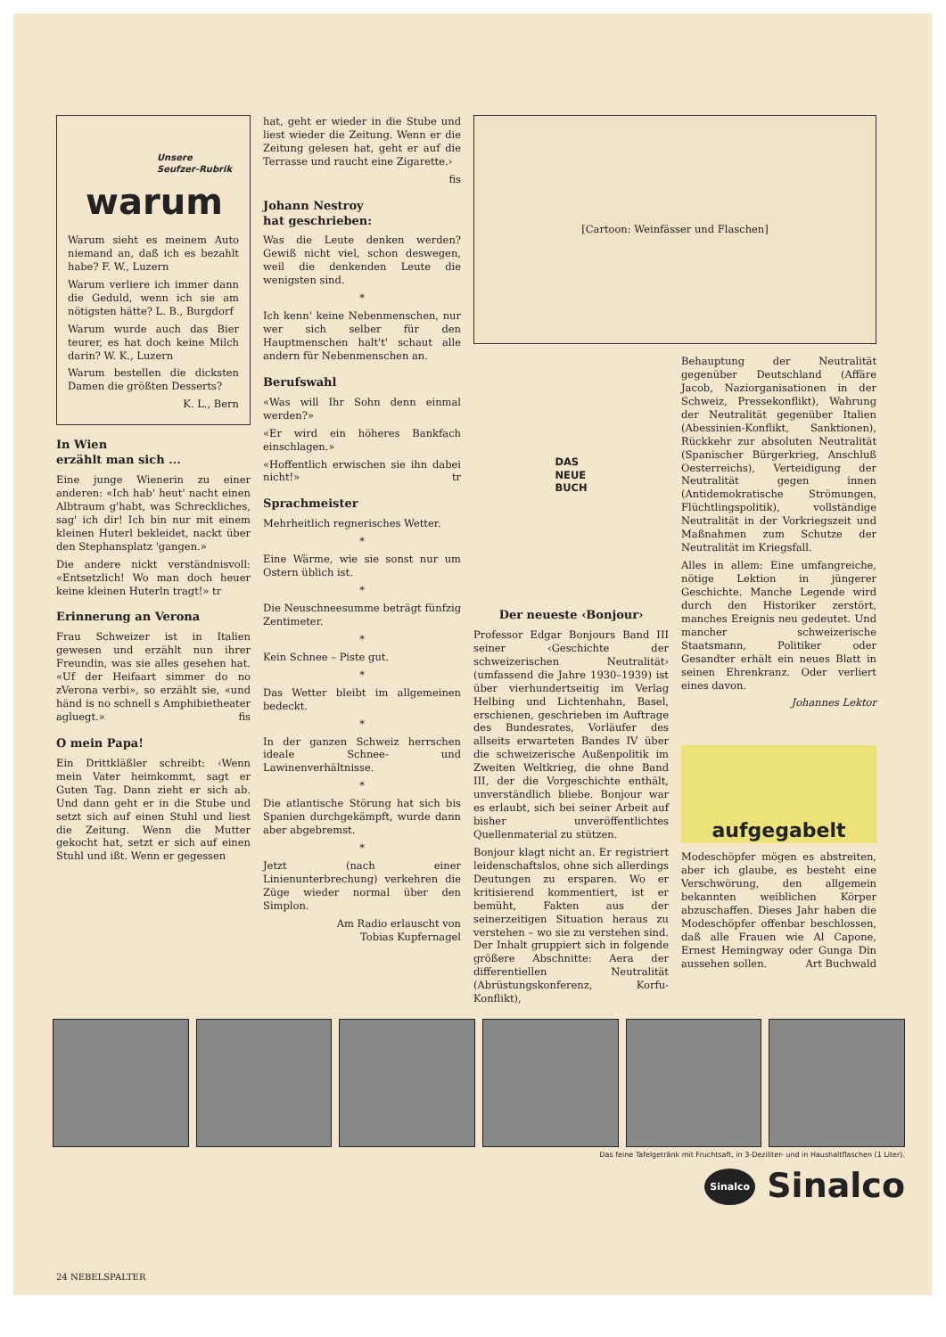Unsere
Seufzer-Rubrik
warum
Warum sieht es meinem Auto niemand an, daß ich es bezahlt habe? F. W., Luzern
Warum verliere ich immer dann die Geduld, wenn ich sie am nötigsten hätte? L. B., Burgdorf
Warum wurde auch das Bier teurer, es hat doch keine Milch darin? W. K., Luzern
Warum bestellen die dicksten Damen die größten Desserts?
K. L., Bern
In Wien
erzählt man sich ...
Eine junge Wienerin zu einer anderen: «Ich hab' heut' nacht einen Albtraum g'habt, was Schreckliches, sag' ich dir! Ich bin nur mit einem kleinen Huterl bekleidet, nackt über den Stephansplatz 'gangen.»
Die andere nickt verständnisvoll: «Entsetzlich! Wo man doch heuer keine kleinen Huterln tragt!» tr
Erinnerung an Verona
Frau Schweizer ist in Italien gewesen und erzählt nun ihrer Freundin, was sie alles gesehen hat. «Uf der Heifaart simmer do no zVerona verbi», so erzählt sie, «und händ is no schnell s Amphibietheater agluegt.» fis
O mein Papa!
Ein Drittkläßler schreibt: ‹Wenn mein Vater heimkommt, sagt er Guten Tag. Dann zieht er sich ab. Und dann geht er in die Stube und setzt sich auf einen Stuhl und liest die Zeitung. Wenn die Mutter gekocht hat, setzt er sich auf einen Stuhl und ißt. Wenn er gegessen
hat, geht er wieder in die Stube und liest wieder die Zeitung. Wenn er die Zeitung gelesen hat, geht er auf die Terrasse und raucht eine Zigarette.›
fis
Johann Nestroy
hat geschrieben:
Was die Leute denken werden? Gewiß nicht viel, schon deswegen, weil die denkenden Leute die wenigsten sind.
*
Ich kenn' keine Nebenmenschen, nur wer sich selber für den Hauptmenschen halt't' schaut alle andern für Nebenmenschen an.
Berufswahl
«Was will Ihr Sohn denn einmal werden?»
«Er wird ein höheres Bankfach einschlagen.»
«Hoffentlich erwischen sie ihn dabei nicht!» tr
Sprachmeister
Mehrheitlich regnerisches Wetter.
*
Eine Wärme, wie sie sonst nur um Ostern üblich ist.
*
Die Neuschneesumme beträgt fünfzig Zentimeter.
*
Kein Schnee – Piste gut.
*
Das Wetter bleibt im allgemeinen bedeckt.
*
In der ganzen Schweiz herrschen ideale Schnee- und Lawinenverhältnisse.
*
Die atlantische Störung hat sich bis Spanien durchgekämpft, wurde dann aber abgebremst.
*
Jetzt (nach einer Linienunterbrechung) verkehren die Züge wieder normal über den Simplon.
Am Radio erlauscht von
Tobias Kupfernagel
[Cartoon: Weinfässer und Flaschen]
DAS
NEUE
BUCH
Der neueste ‹Bonjour›
Professor Edgar Bonjours Band III seiner ‹Geschichte der schweizerischen Neutralität› (umfassend die Jahre 1930–1939) ist über vierhundertseitig im Verlag Helbing und Lichtenhahn, Basel, erschienen, geschrieben im Auftrage des Bundesrates, Vorläufer des allseits erwarteten Bandes IV über die schweizerische Außenpolitik im Zweiten Weltkrieg, die ohne Band III, der die Vorgeschichte enthält, unverständlich bliebe. Bonjour war es erlaubt, sich bei seiner Arbeit auf bisher unveröffentlichtes Quellenmaterial zu stützen.
Bonjour klagt nicht an. Er registriert leidenschaftslos, ohne sich allerdings Deutungen zu ersparen. Wo er kritisierend kommentiert, ist er bemüht, Fakten aus der seinerzeitigen Situation heraus zu verstehen – wo sie zu verstehen sind. Der Inhalt gruppiert sich in folgende größere Abschnitte: Aera der differentiellen Neutralität (Abrüstungskonferenz, Korfu-Konflikt),
Behauptung der Neutralität gegenüber Deutschland (Affäre Jacob, Naziorganisationen in der Schweiz, Pressekonflikt), Wahrung der Neutralität gegenüber Italien (Abessinien-Konflikt, Sanktionen), Rückkehr zur absoluten Neutralität (Spanischer Bürgerkrieg, Anschluß Oesterreichs), Verteidigung der Neutralität gegen innen (Antidemokratische Strömungen, Flüchtlingspolitik), vollständige Neutralität in der Vorkriegszeit und Maßnahmen zum Schutze der Neutralität im Kriegsfall.
Alles in allem: Eine umfangreiche, nötige Lektion in jüngerer Geschichte. Manche Legende wird durch den Historiker zerstört, manches Ereignis neu gedeutet. Und mancher schweizerische Staatsmann, Politiker oder Gesandter erhält ein neues Blatt in seinen Ehrenkranz. Oder verliert eines davon.
Johannes Lektor
aufgegabelt
Modeschöpfer mögen es abstreiten, aber ich glaube, es besteht eine Verschwörung, den allgemein bekannten weiblichen Körper abzuschaffen. Dieses Jahr haben die Modeschöpfer offenbar beschlossen, daß alle Frauen wie Al Capone, Ernest Hemingway oder Gunga Din aussehen sollen. Art Buchwald
Das feine Tafelgetränk mit Fruchtsaft, in 3-Deziliter- und in Haushaltflaschen (1 Liter).
Sinalco Sinalco
24 NEBELSPALTER